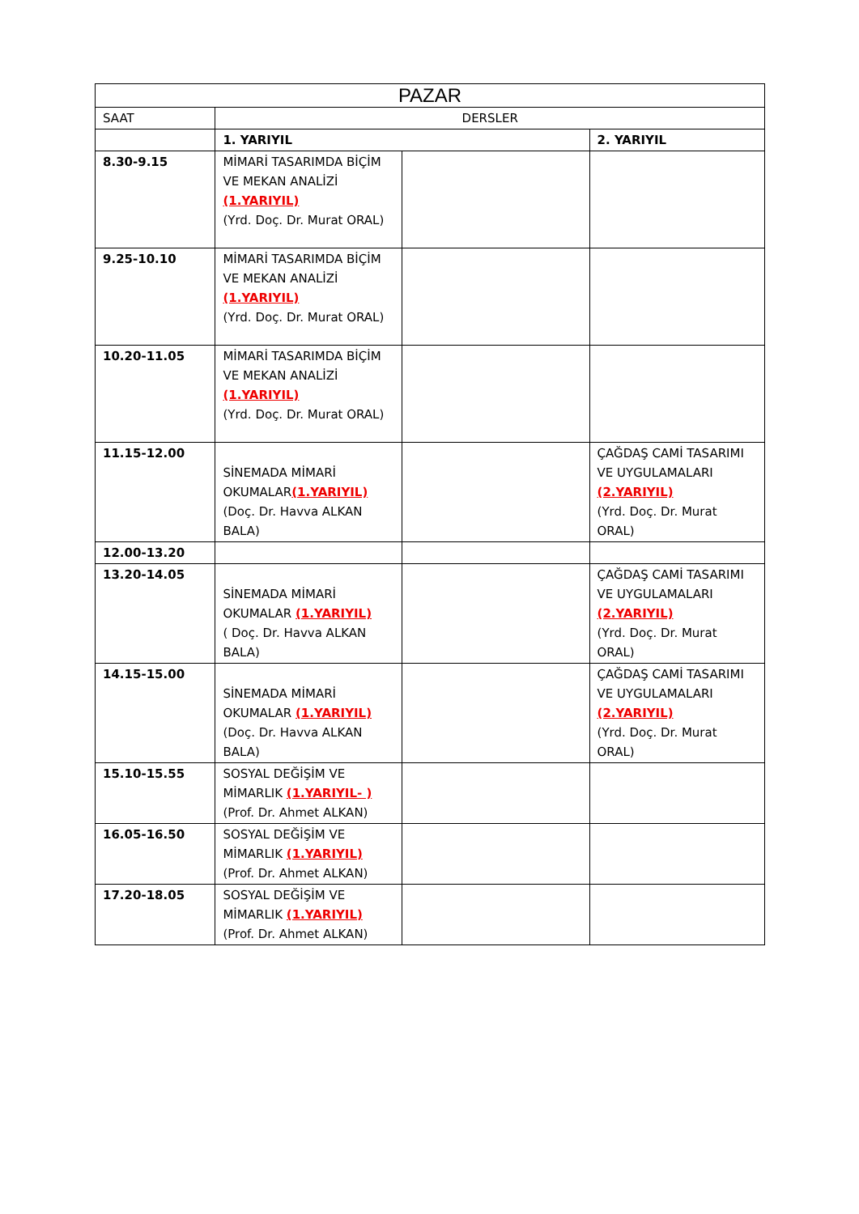| PAZAR | | | |
| --- | --- | --- | --- |
| SAAT | DERSLER | | |
| | 1. YARIYIL | | 2. YARIYIL |
| 8.30-9.15 | MİMARİ TASARIMDA BİÇİM VE MEKAN ANALİZİ (1.YARIYIL) (Yrd. Doç. Dr. Murat ORAL) | | |
| 9.25-10.10 | MİMARİ TASARIMDA BİÇİM VE MEKAN ANALİZİ (1.YARIYIL) (Yrd. Doç. Dr. Murat ORAL) | | |
| 10.20-11.05 | MİMARİ TASARIMDA BİÇİM VE MEKAN ANALİZİ (1.YARIYIL) (Yrd. Doç. Dr. Murat ORAL) | | |
| 11.15-12.00 | SİNEMADA MİMARİ OKUMALAR (1.YARIYIL) (Doç. Dr. Havva ALKAN BALA) | | ÇAĞDAŞ CAMİ TASARIMI VE UYGULAMALARI (2.YARIYIL) (Yrd. Doç. Dr. Murat ORAL) |
| 12.00-13.20 | | | |
| 13.20-14.05 | SİNEMADA MİMARİ OKUMALAR (1.YARIYIL) ( Doç. Dr. Havva ALKAN BALA) | | ÇAĞDAŞ CAMİ TASARIMI VE UYGULAMALARI (2.YARIYIL) (Yrd. Doç. Dr. Murat ORAL) |
| 14.15-15.00 | SİNEMADA MİMARİ OKUMALAR (1.YARIYIL) (Doç. Dr. Havva ALKAN BALA) | | ÇAĞDAŞ CAMİ TASARIMI VE UYGULAMALARI (2.YARIYIL) (Yrd. Doç. Dr. Murat ORAL) |
| 15.10-15.55 | SOSYAL DEĞİŞİM VE MİMARLIK (1.YARIYIL- ) (Prof. Dr. Ahmet ALKAN) | | |
| 16.05-16.50 | SOSYAL DEĞİŞİM VE MİMARLIK (1.YARIYIL) (Prof. Dr. Ahmet ALKAN) | | |
| 17.20-18.05 | SOSYAL DEĞİŞİM VE MİMARLIK (1.YARIYIL) (Prof. Dr. Ahmet ALKAN) | | |